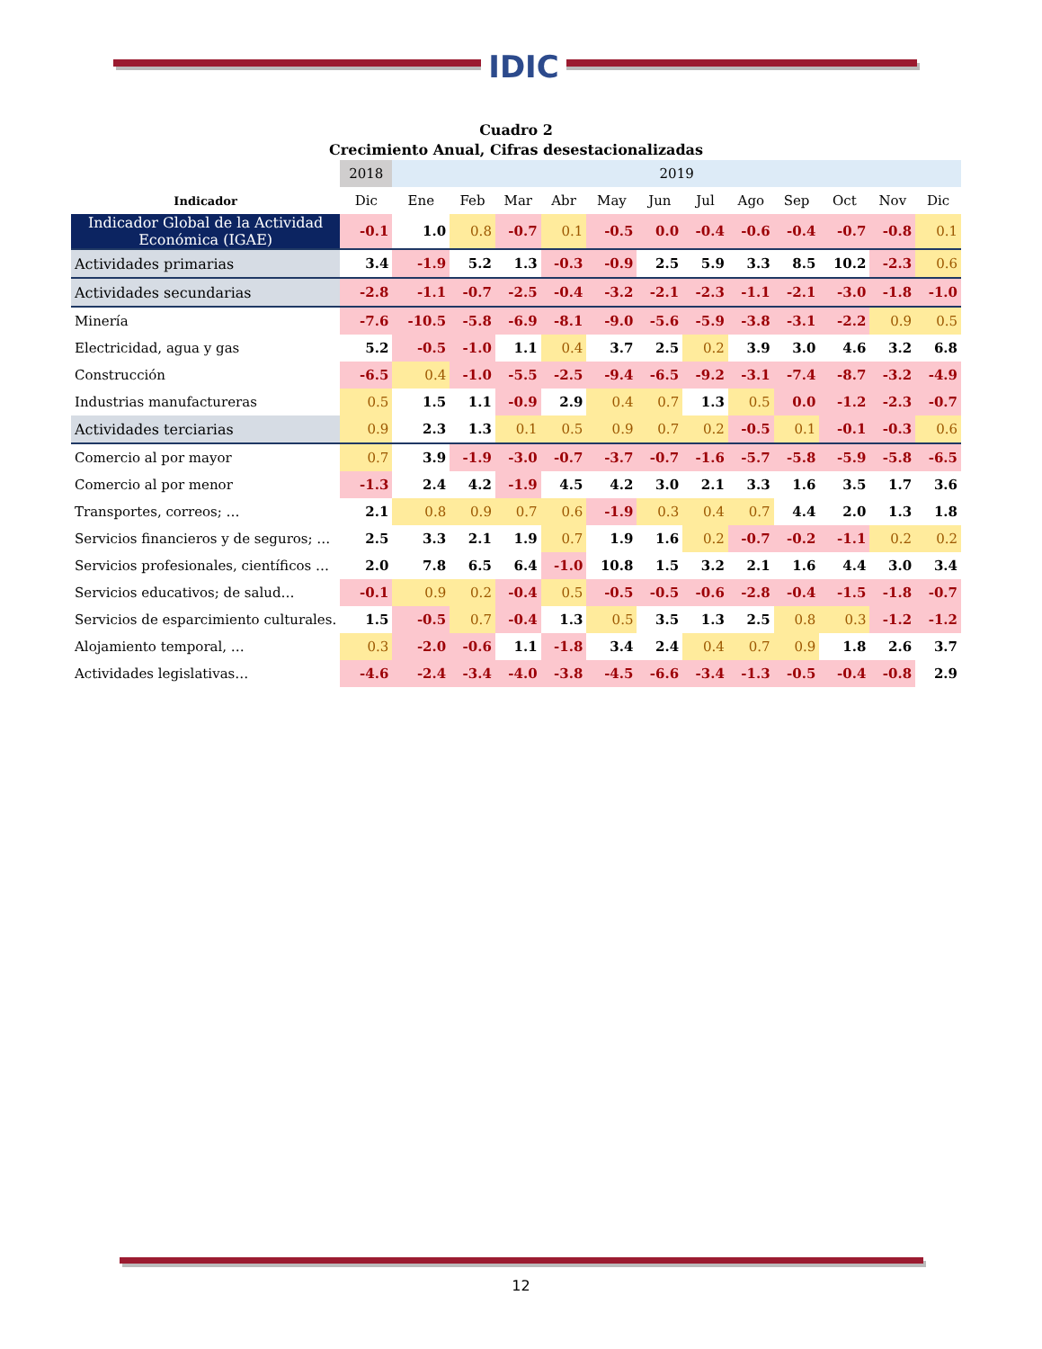IDIC
Cuadro 2
Crecimiento Anual, Cifras desestacionalizadas
| | 2018 | 2019 | | | | | | | | | | | |
| Indicador | Dic | Ene | Feb | Mar | Abr | May | Jun | Jul | Ago | Sep | Oct | Nov | Dic |
| Indicador Global de la Actividad Económica (IGAE) | -0.1 | 1.0 | 0.8 | -0.7 | 0.1 | -0.5 | 0.0 | -0.4 | -0.6 | -0.4 | -0.7 | -0.8 | 0.1 |
| Actividades primarias | 3.4 | -1.9 | 5.2 | 1.3 | -0.3 | -0.9 | 2.5 | 5.9 | 3.3 | 8.5 | 10.2 | -2.3 | 0.6 |
| Actividades secundarias | -2.8 | -1.1 | -0.7 | -2.5 | -0.4 | -3.2 | -2.1 | -2.3 | -1.1 | -2.1 | -3.0 | -1.8 | -1.0 |
| Minería | -7.6 | -10.5 | -5.8 | -6.9 | -8.1 | -9.0 | -5.6 | -5.9 | -3.8 | -3.1 | -2.2 | 0.9 | 0.5 |
| Electricidad, agua y gas | 5.2 | -0.5 | -1.0 | 1.1 | 0.4 | 3.7 | 2.5 | 0.2 | 3.9 | 3.0 | 4.6 | 3.2 | 6.8 |
| Construcción | -6.5 | 0.4 | -1.0 | -5.5 | -2.5 | -9.4 | -6.5 | -9.2 | -3.1 | -7.4 | -8.7 | -3.2 | -4.9 |
| Industrias manufactureras | 0.5 | 1.5 | 1.1 | -0.9 | 2.9 | 0.4 | 0.7 | 1.3 | 0.5 | 0.0 | -1.2 | -2.3 | -0.7 |
| Actividades terciarias | 0.9 | 2.3 | 1.3 | 0.1 | 0.5 | 0.9 | 0.7 | 0.2 | -0.5 | 0.1 | -0.1 | -0.3 | 0.6 |
| Comercio al por mayor | 0.7 | 3.9 | -1.9 | -3.0 | -0.7 | -3.7 | -0.7 | -1.6 | -5.7 | -5.8 | -5.9 | -5.8 | -6.5 |
| Comercio al por menor | -1.3 | 2.4 | 4.2 | -1.9 | 4.5 | 4.2 | 3.0 | 2.1 | 3.3 | 1.6 | 3.5 | 1.7 | 3.6 |
| Transportes, correos; … | 2.1 | 0.8 | 0.9 | 0.7 | 0.6 | -1.9 | 0.3 | 0.4 | 0.7 | 4.4 | 2.0 | 1.3 | 1.8 |
| Servicios financieros y de seguros; … | 2.5 | 3.3 | 2.1 | 1.9 | 0.7 | 1.9 | 1.6 | 0.2 | -0.7 | -0.2 | -1.1 | 0.2 | 0.2 |
| Servicios profesionales, científicos … | 2.0 | 7.8 | 6.5 | 6.4 | -1.0 | 10.8 | 1.5 | 3.2 | 2.1 | 1.6 | 4.4 | 3.0 | 3.4 |
| Servicios educativos; de salud… | -0.1 | 0.9 | 0.2 | -0.4 | 0.5 | -0.5 | -0.5 | -0.6 | -2.8 | -0.4 | -1.5 | -1.8 | -0.7 |
| Servicios de esparcimiento culturales. | 1.5 | -0.5 | 0.7 | -0.4 | 1.3 | 0.5 | 3.5 | 1.3 | 2.5 | 0.8 | 0.3 | -1.2 | -1.2 |
| Alojamiento temporal, … | 0.3 | -2.0 | -0.6 | 1.1 | -1.8 | 3.4 | 2.4 | 0.4 | 0.7 | 0.9 | 1.8 | 2.6 | 3.7 |
| Actividades legislativas… | -4.6 | -2.4 | -3.4 | -4.0 | -3.8 | -4.5 | -6.6 | -3.4 | -1.3 | -0.5 | -0.4 | -0.8 | 2.9 |
12